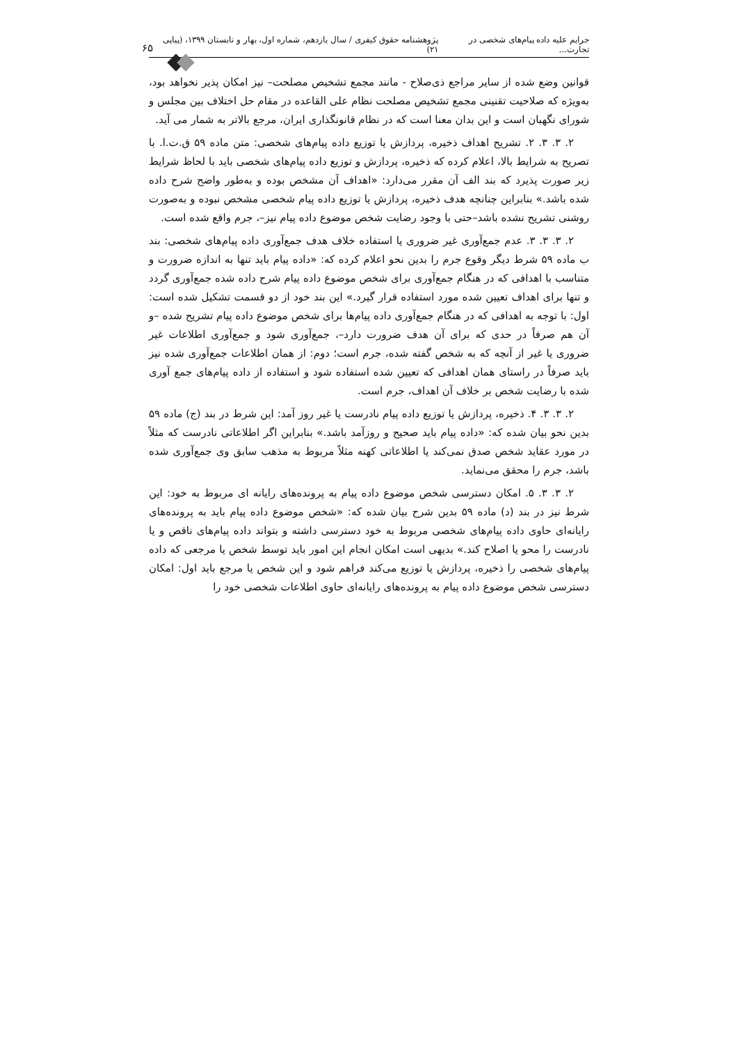جرایم علیه داده پیام‌های شخصی در تجارت... پژوهشنامه حقوق کیفری / سال یازدهم، شماره اول، بهار و تابستان ۱۳۹۹، (پیاپی ۲۱) ۶۵
قوانین وضع شده از سایر مراجع ذی‌صلاح - مانند مجمع تشخیص مصلحت– نیز امکان پذیر نخواهد بود، به‌ویژه که صلاحیت تقنینی مجمع تشخیص مصلحت نظام علی القاعده در مقام حل اختلاف بین مجلس و شورای نگهبان است و این بدان معنا است که در نظام قانونگذاری ایران، مرجع بالاتر به شمار می آید.
۲. ۳. ۳. ۲. تشریح اهداف ذخیره، پردازش یا توزیع داده پیام‌های شخصی: متن ماده ۵۹ ق.ت.ا. با تصریح به شرایط بالا، اعلام کرده که ذخیره، پردازش و توزیع داده پیام‌های شخصی باید با لحاظ شرایط زیر صورت پذیرد که بند الف آن مقرر می‌دارد: «اهداف آن مشخص بوده و به‌طور واضح شرح داده شده باشد.» بنابراین چنانچه هدف ذخیره، پردازش یا توزیع داده پیام شخصی مشخص نبوده و به‌صورت روشنی تشریح نشده باشد–حتی با وجود رضایت شخص موضوع داده پیام نیز–، جرم واقع شده است.
۲. ۳. ۳. ۳. عدم جمع‌آوری غیر ضروری یا استفاده خلاف هدف جمع‌آوری داده پیام‌های شخصی: بند ب ماده ۵۹ شرط دیگر وقوع جرم را بدین نحو اعلام کرده که: «داده پیام باید تنها به اندازه ضرورت و متناسب با اهدافی که در هنگام جمع‌آوری برای شخص موضوع داده پیام شرح داده شده جمع‌آوری گردد و تنها برای اهداف تعیین شده مورد استفاده قرار گیرد.» این بند خود از دو قسمت تشکیل شده است: اول: با توجه به اهدافی که در هنگام جمع‌آوری داده پیام‌ها برای شخص موضوع داده پیام تشریح شده –و آن هم صرفاً در حدی که برای آن هدف ضرورت دارد–، جمع‌آوری شود و جمع‌آوری اطلاعات غیر ضروری یا غیر از آنچه که به شخص گفته شده، جرم است؛ دوم: از همان اطلاعات جمع‌آوری شده نیز باید صرفاً در راستای همان اهدافی که تعیین شده استفاده شود و استفاده از داده پیام‌های جمع آوری شده با رضایت شخص بر خلاف آن اهداف، جرم است.
۲. ۳. ۳. ۴. ذخیره، پردازش یا توزیع داده پیام نادرست یا غیر روز آمد: این شرط در بند (ج) ماده ۵۹ بدین نحو بیان شده که: «داده پیام باید صحیح و روزآمد باشد.» بنابراین اگر اطلاعاتی نادرست که مثلاً در مورد عقاید شخص صدق نمی‌کند یا اطلاعاتی کهنه مثلاً مربوط به مذهب سابق وی جمع‌آوری شده باشد، جرم را محقق می‌نماید.
۲. ۳. ۳. ۵. امکان دسترسی شخص موضوع داده پیام به پرونده‌های رایانه ای مربوط به خود: این شرط نیز در بند (د) ماده ۵۹ بدین شرح بیان شده که: «شخص موضوع داده پیام باید به پرونده‌های رایانه‌ای حاوی داده پیام‌های شخصی مربوط به خود دسترسی داشته و بتواند داده پیام‌های ناقص و یا نادرست را محو یا اصلاح کند.» بدیهی است امکان انجام این امور باید توسط شخص یا مرجعی که داده پیام‌های شخصی را ذخیره، پردازش یا توزیع می‌کند فراهم شود و این شخص یا مرجع باید اول: امکان دسترسی شخص موضوع داده پیام به پرونده‌های رایانه‌ای حاوی اطلاعات شخصی خود را